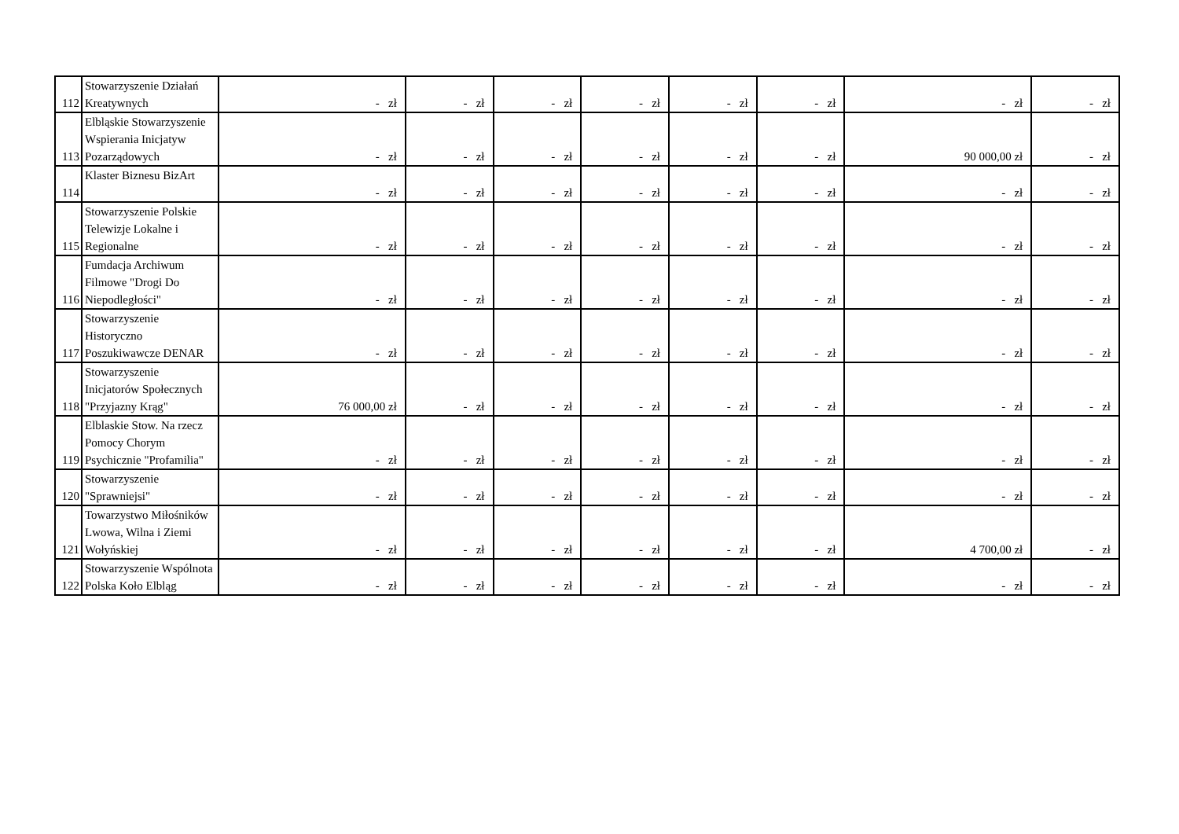| 112 | Stowarzyszenie Działań Kreatywnych | - zł | - zł | - zł | - zł | - zł | - zł | - zł | - zł |
| 113 | Elbląskie Stowarzyszenie Wspierania Inicjatyw Pozarządowych | - zł | - zł | - zł | - zł | - zł | - zł | 90 000,00 zł | - zł |
| 114 | Klaster Biznesu BizArt | - zł | - zł | - zł | - zł | - zł | - zł | - zł | - zł |
| 115 | Stowarzyszenie Polskie Telewizje Lokalne i Regionalne | - zł | - zł | - zł | - zł | - zł | - zł | - zł | - zł |
| 116 | Fumdacja Archiwum Filmowe "Drogi Do Niepodległości" | - zł | - zł | - zł | - zł | - zł | - zł | - zł | - zł |
| 117 | Stowarzyszenie Historyczno Poszukiwawcze DENAR | - zł | - zł | - zł | - zł | - zł | - zł | - zł | - zł |
| 118 | Stowarzyszenie Inicjatorów Społecznych "Przyjazny Krąg" | 76 000,00 zł | - zł | - zł | - zł | - zł | - zł | - zł | - zł |
| 119 | Elblaskie Stow. Na rzecz Pomocy Chorym Psychicznie "Profamilia" | - zł | - zł | - zł | - zł | - zł | - zł | - zł | - zł |
| 120 | Stowarzyszenie "Sprawniejsi" | - zł | - zł | - zł | - zł | - zł | - zł | - zł | - zł |
| 121 | Towarzystwo Miłośników Lwowa, Wilna i Ziemi Wołyńskiej | - zł | - zł | - zł | - zł | - zł | - zł | 4 700,00 zł | - zł |
| 122 | Stowarzyszenie Wspólnota Polska Koło Elbląg | - zł | - zł | - zł | - zł | - zł | - zł | - zł | - zł |